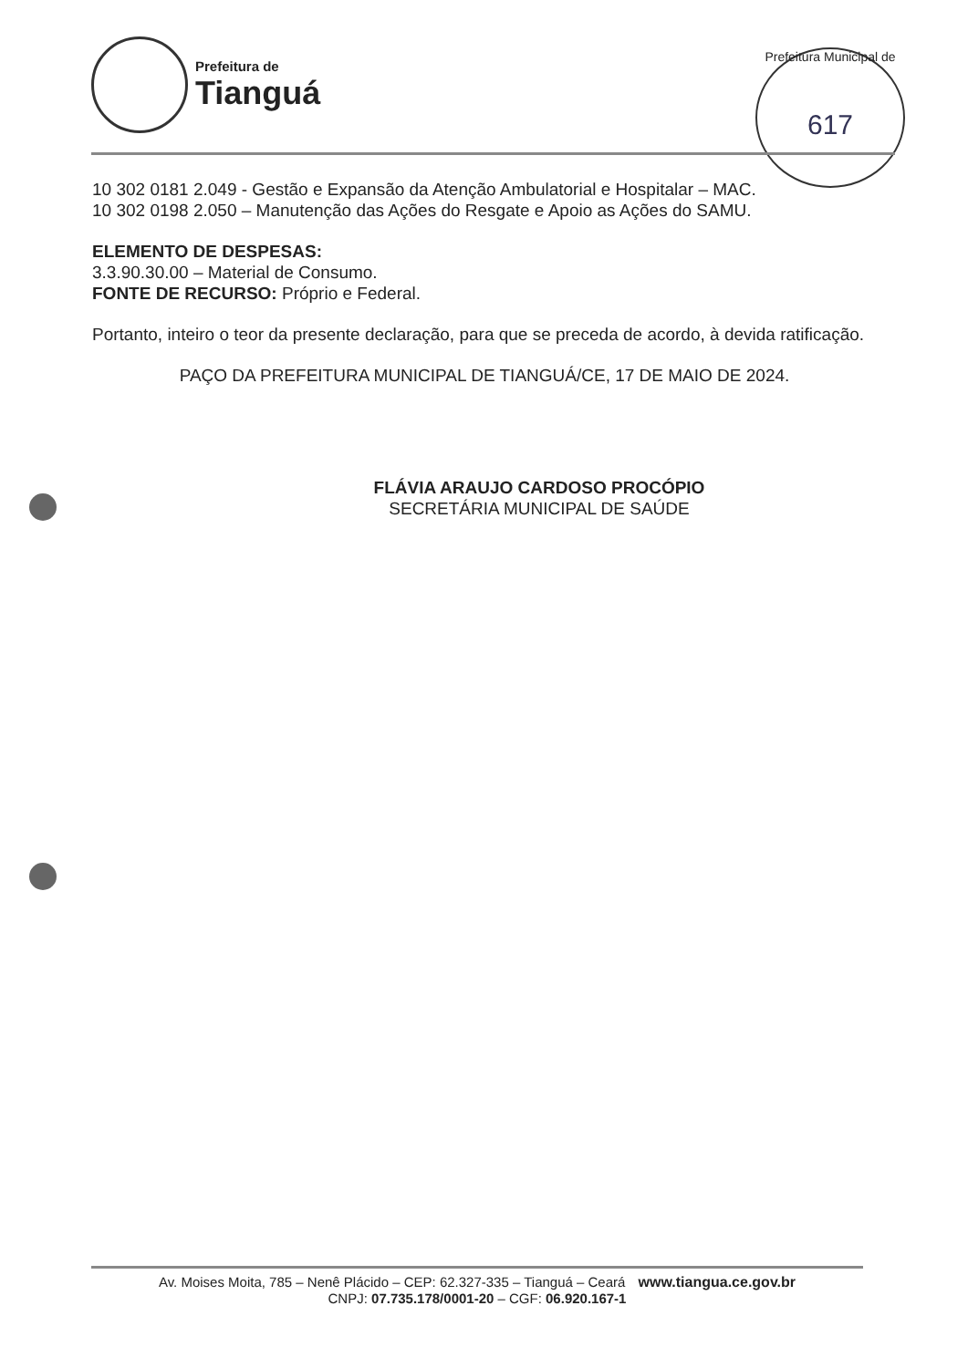Prefeitura de
Tianguá
Prefeitura Municipal de
617
10 302 0181 2.049 - Gestão e Expansão da Atenção Ambulatorial e Hospitalar – MAC.
10 302 0198 2.050 – Manutenção das Ações do Resgate e Apoio as Ações do SAMU.
ELEMENTO DE DESPESAS:
3.3.90.30.00 – Material de Consumo.
FONTE DE RECURSO: Próprio e Federal.
Portanto, inteiro o teor da presente declaração, para que se preceda de acordo, à devida ratificação.
PAÇO DA PREFEITURA MUNICIPAL DE TIANGUÁ/CE, 17 DE MAIO DE 2024.
FLÁVIA ARAUJO CARDOSO PROCÓPIO
SECRETÁRIA MUNICIPAL DE SAÚDE
Av. Moises Moita, 785 – Nenê Plácido – CEP: 62.327-335 – Tianguá – Ceará www.tiangua.ce.gov.br
CNPJ: 07.735.178/0001-20 – CGF: 06.920.167-1